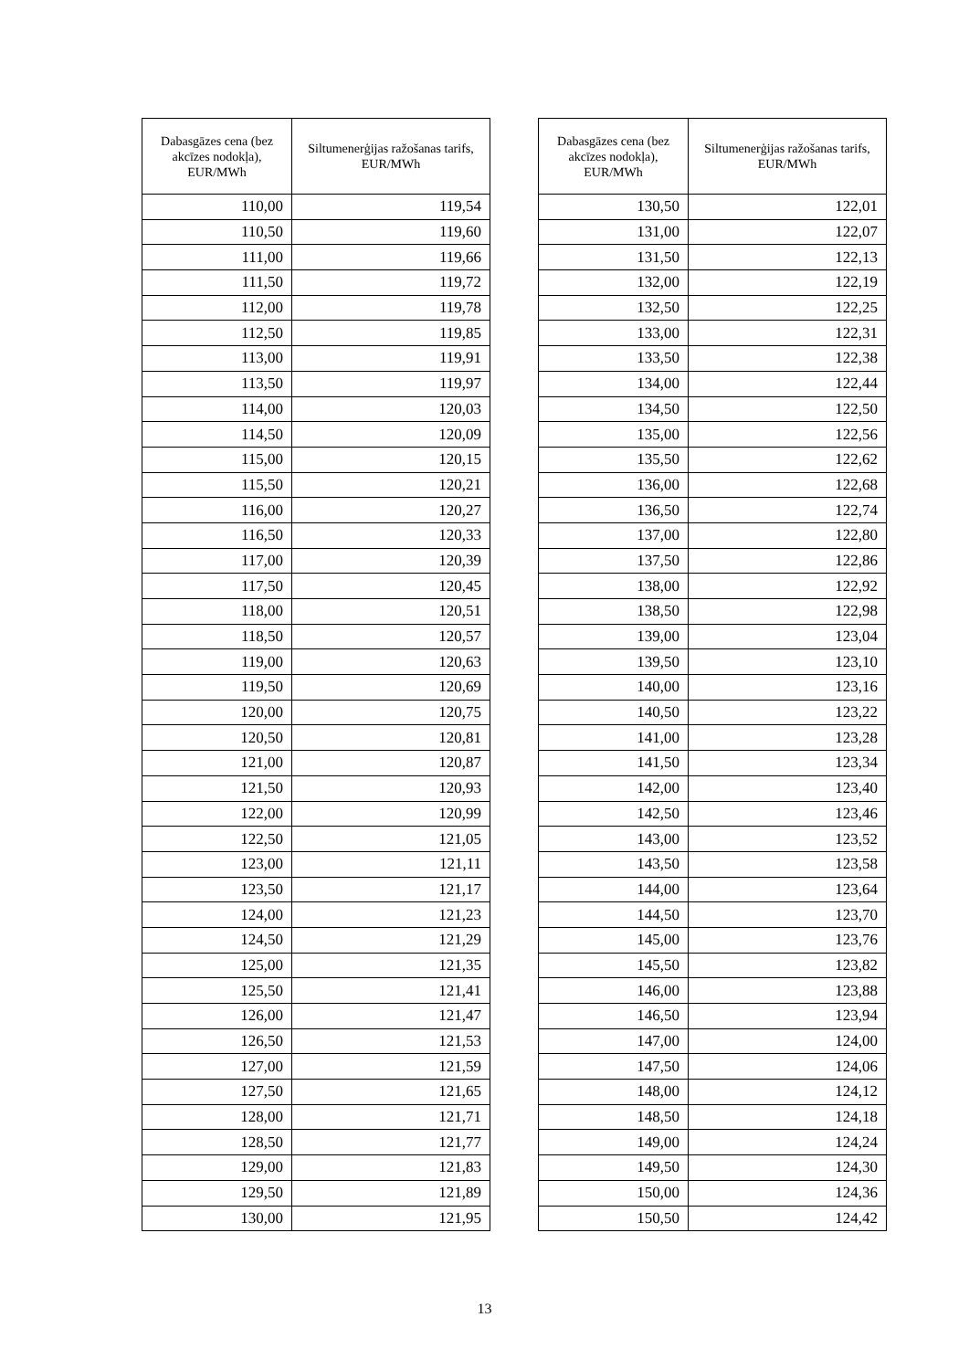| Dabasgāzes cena (bez akcīzes nodokļa), EUR/MWh | Siltumenerģijas ražošanas tarifs, EUR/MWh |
| --- | --- |
| 110,00 | 119,54 |
| 110,50 | 119,60 |
| 111,00 | 119,66 |
| 111,50 | 119,72 |
| 112,00 | 119,78 |
| 112,50 | 119,85 |
| 113,00 | 119,91 |
| 113,50 | 119,97 |
| 114,00 | 120,03 |
| 114,50 | 120,09 |
| 115,00 | 120,15 |
| 115,50 | 120,21 |
| 116,00 | 120,27 |
| 116,50 | 120,33 |
| 117,00 | 120,39 |
| 117,50 | 120,45 |
| 118,00 | 120,51 |
| 118,50 | 120,57 |
| 119,00 | 120,63 |
| 119,50 | 120,69 |
| 120,00 | 120,75 |
| 120,50 | 120,81 |
| 121,00 | 120,87 |
| 121,50 | 120,93 |
| 122,00 | 120,99 |
| 122,50 | 121,05 |
| 123,00 | 121,11 |
| 123,50 | 121,17 |
| 124,00 | 121,23 |
| 124,50 | 121,29 |
| 125,00 | 121,35 |
| 125,50 | 121,41 |
| 126,00 | 121,47 |
| 126,50 | 121,53 |
| 127,00 | 121,59 |
| 127,50 | 121,65 |
| 128,00 | 121,71 |
| 128,50 | 121,77 |
| 129,00 | 121,83 |
| 129,50 | 121,89 |
| 130,00 | 121,95 |
| Dabasgāzes cena (bez akcīzes nodokļa), EUR/MWh | Siltumenerģijas ražošanas tarifs, EUR/MWh |
| --- | --- |
| 130,50 | 122,01 |
| 131,00 | 122,07 |
| 131,50 | 122,13 |
| 132,00 | 122,19 |
| 132,50 | 122,25 |
| 133,00 | 122,31 |
| 133,50 | 122,38 |
| 134,00 | 122,44 |
| 134,50 | 122,50 |
| 135,00 | 122,56 |
| 135,50 | 122,62 |
| 136,00 | 122,68 |
| 136,50 | 122,74 |
| 137,00 | 122,80 |
| 137,50 | 122,86 |
| 138,00 | 122,92 |
| 138,50 | 122,98 |
| 139,00 | 123,04 |
| 139,50 | 123,10 |
| 140,00 | 123,16 |
| 140,50 | 123,22 |
| 141,00 | 123,28 |
| 141,50 | 123,34 |
| 142,00 | 123,40 |
| 142,50 | 123,46 |
| 143,00 | 123,52 |
| 143,50 | 123,58 |
| 144,00 | 123,64 |
| 144,50 | 123,70 |
| 145,00 | 123,76 |
| 145,50 | 123,82 |
| 146,00 | 123,88 |
| 146,50 | 123,94 |
| 147,00 | 124,00 |
| 147,50 | 124,06 |
| 148,00 | 124,12 |
| 148,50 | 124,18 |
| 149,00 | 124,24 |
| 149,50 | 124,30 |
| 150,00 | 124,36 |
| 150,50 | 124,42 |
13